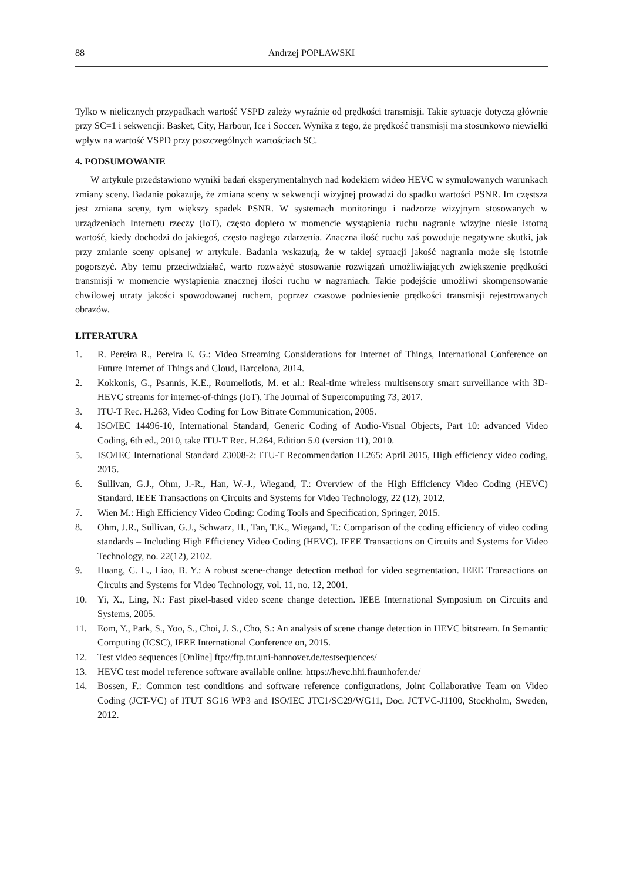88 Andrzej POPŁAWSKI
Tylko w nielicznych przypadkach wartość VSPD zależy wyraźnie od prędkości transmisji. Takie sytuacje dotyczą głównie przy SC=1 i sekwencji: Basket, City, Harbour, Ice i Soccer. Wynika z tego, że prędkość transmisji ma stosunkowo niewielki wpływ na wartość VSPD przy poszczególnych wartościach SC.
4. PODSUMOWANIE
W artykule przedstawiono wyniki badań eksperymentalnych nad kodekiem wideo HEVC w symulowanych warunkach zmiany sceny. Badanie pokazuje, że zmiana sceny w sekwencji wizyjnej prowadzi do spadku wartości PSNR. Im częstsza jest zmiana sceny, tym większy spadek PSNR. W systemach monitoringu i nadzorze wizyjnym stosowanych w urządzeniach Internetu rzeczy (IoT), często dopiero w momencie wystąpienia ruchu nagranie wizyjne niesie istotną wartość, kiedy dochodzi do jakiegoś, często nagłego zdarzenia. Znaczna ilość ruchu zaś powoduje negatywne skutki, jak przy zmianie sceny opisanej w artykule. Badania wskazują, że w takiej sytuacji jakość nagrania może się istotnie pogorszyć. Aby temu przeciwdziałać, warto rozważyć stosowanie rozwiązań umożliwiających zwiększenie prędkości transmisji w momencie wystąpienia znacznej ilości ruchu w nagraniach. Takie podejście umożliwi skompensowanie chwilowej utraty jakości spowodowanej ruchem, poprzez czasowe podniesienie prędkości transmisji rejestrowanych obrazów.
LITERATURA
1. R. Pereira R., Pereira E. G.: Video Streaming Considerations for Internet of Things, International Conference on Future Internet of Things and Cloud, Barcelona, 2014.
2. Kokkonis, G., Psannis, K.E., Roumeliotis, M. et al.: Real-time wireless multisensory smart surveillance with 3D-HEVC streams for internet-of-things (IoT). The Journal of Supercomputing 73, 2017.
3. ITU-T Rec. H.263, Video Coding for Low Bitrate Communication, 2005.
4. ISO/IEC 14496-10, International Standard, Generic Coding of Audio-Visual Objects, Part 10: advanced Video Coding, 6th ed., 2010, take ITU-T Rec. H.264, Edition 5.0 (version 11), 2010.
5. ISO/IEC International Standard 23008-2: ITU-T Recommendation H.265: April 2015, High efficiency video coding, 2015.
6. Sullivan, G.J., Ohm, J.-R., Han, W.-J., Wiegand, T.: Overview of the High Efficiency Video Coding (HEVC) Standard. IEEE Transactions on Circuits and Systems for Video Technology, 22 (12), 2012.
7. Wien M.: High Efficiency Video Coding: Coding Tools and Specification, Springer, 2015.
8. Ohm, J.R., Sullivan, G.J., Schwarz, H., Tan, T.K., Wiegand, T.: Comparison of the coding efficiency of video coding standards – Including High Efficiency Video Coding (HEVC). IEEE Transactions on Circuits and Systems for Video Technology, no. 22(12), 2102.
9. Huang, C. L., Liao, B. Y.: A robust scene-change detection method for video segmentation. IEEE Transactions on Circuits and Systems for Video Technology, vol. 11, no. 12, 2001.
10. Yi, X., Ling, N.: Fast pixel-based video scene change detection. IEEE International Symposium on Circuits and Systems, 2005.
11. Eom, Y., Park, S., Yoo, S., Choi, J. S., Cho, S.: An analysis of scene change detection in HEVC bitstream. In Semantic Computing (ICSC), IEEE International Conference on, 2015.
12. Test video sequences [Online] ftp://ftp.tnt.uni-hannover.de/testsequences/
13. HEVC test model reference software available online: https://hevc.hhi.fraunhofer.de/
14. Bossen, F.: Common test conditions and software reference configurations, Joint Collaborative Team on Video Coding (JCT-VC) of ITUT SG16 WP3 and ISO/IEC JTC1/SC29/WG11, Doc. JCTVC-J1100, Stockholm, Sweden, 2012.